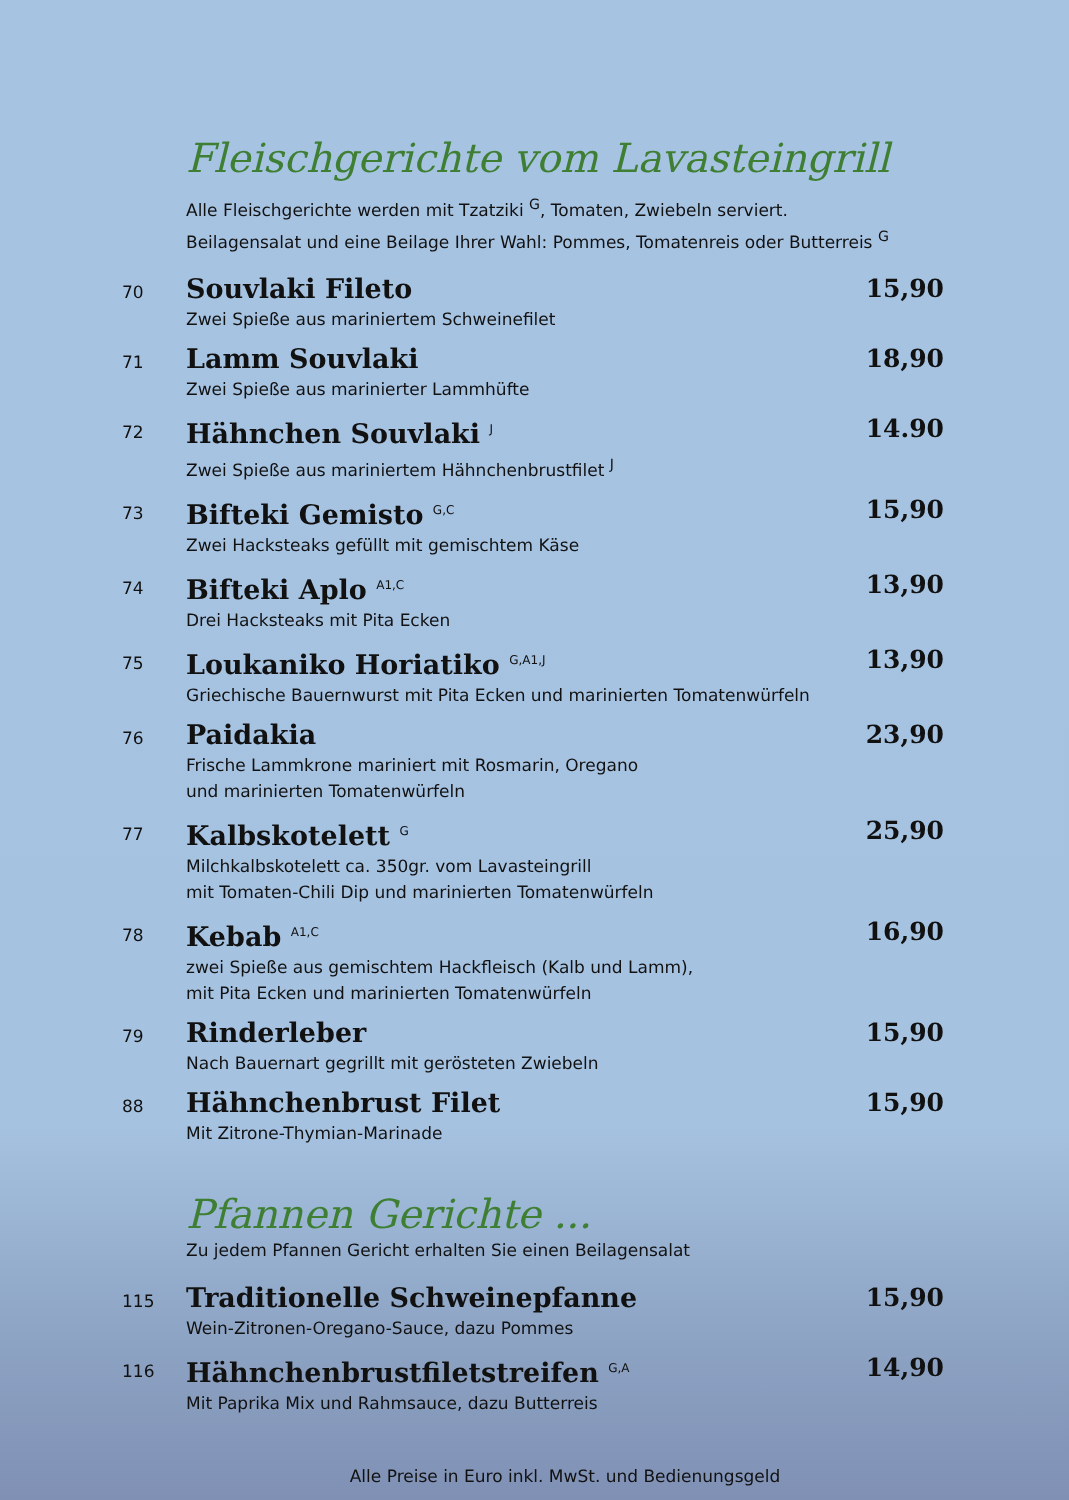Fleischgerichte vom Lavasteingrill
Alle Fleischgerichte werden mit Tzatziki <sup>G</sup>, Tomaten, Zwiebeln serviert.
Beilagensalat und eine Beilage Ihrer Wahl: Pommes, Tomatenreis oder Butterreis <sup>G</sup>
70
Souvlaki Fileto
Zwei Spieße aus mariniertem Schweinefilet
15,90
71
Lamm Souvlaki
Zwei Spieße aus marinierter Lammhüfte
18,90
72
Hähnchen Souvlaki <sup>J</sup>
Zwei Spieße aus mariniertem Hähnchenbrustfilet <sup>J</sup>
14.90
73
Bifteki Gemisto <sup>G,C</sup>
Zwei Hacksteaks gefüllt mit gemischtem Käse
15,90
74
Bifteki Aplo <sup>A1,C</sup>
Drei Hacksteaks mit Pita Ecken
13,90
75
Loukaniko Horiatiko <sup>G,A1,J</sup>
Griechische Bauernwurst mit Pita Ecken und marinierten Tomatenwürfeln
13,90
76
Paidakia
Frische Lammkrone mariniert mit Rosmarin, Oregano
und marinierten Tomatenwürfeln
23,90
77
Kalbskotelett <sup>G</sup>
Milchkalbskotelett ca. 350gr. vom Lavasteingrill
mit Tomaten-Chili Dip und marinierten Tomatenwürfeln
25,90
78
Kebab <sup>A1,C</sup>
zwei Spieße aus gemischtem Hackfleisch (Kalb und Lamm),
mit Pita Ecken und marinierten Tomatenwürfeln
16,90
79
Rinderleber
Nach Bauernart gegrillt mit gerösteten Zwiebeln
15,90
88
Hähnchenbrust Filet
Mit Zitrone-Thymian-Marinade
15,90
Pfannen Gerichte ...
Zu jedem Pfannen Gericht erhalten Sie einen Beilagensalat
115
Traditionelle Schweinepfanne
Wein-Zitronen-Oregano-Sauce, dazu Pommes
15,90
116
Hähnchenbrustfiletstreifen <sup>G,A</sup>
Mit Paprika Mix und Rahmsauce, dazu Butterreis
14,90
Alle Preise in Euro inkl. MwSt. und Bedienungsgeld